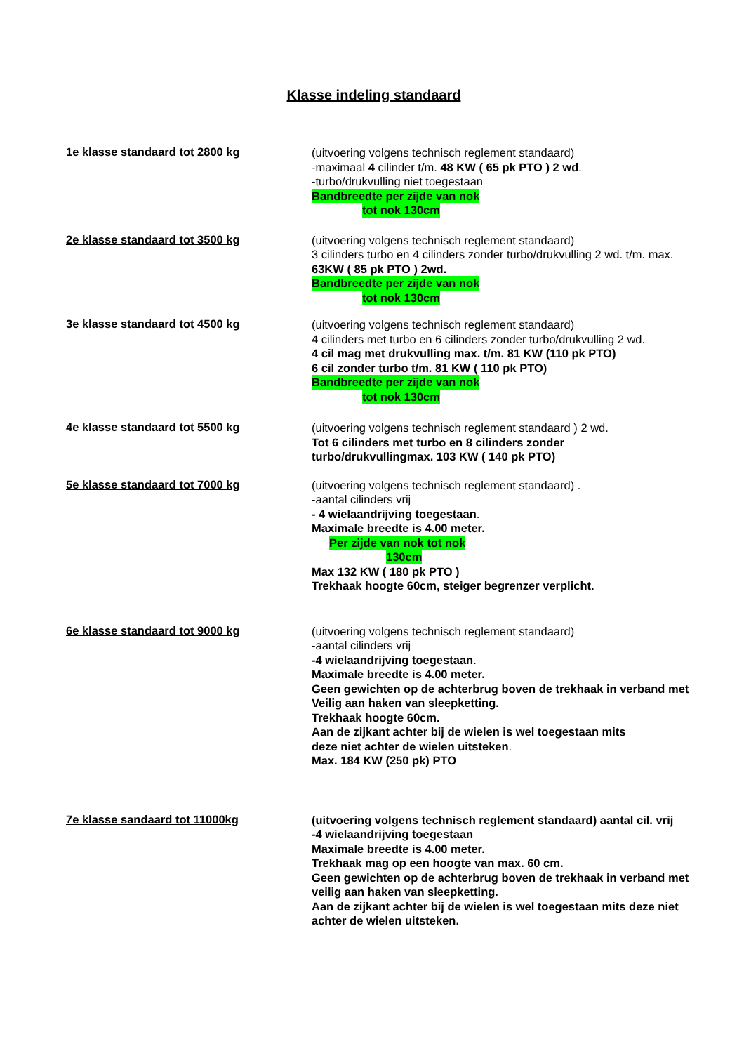Klasse indeling standaard
1e klasse standaard tot 2800 kg
(uitvoering volgens technisch reglement standaard)
-maximaal 4 cilinder t/m. 48 KW ( 65 pk PTO ) 2 wd.
-turbo/drukvulling niet toegestaan
Bandbreedte per zijde van nok
tot nok 130cm
2e klasse standaard tot 3500 kg
(uitvoering volgens technisch reglement standaard)
3 cilinders turbo en 4 cilinders zonder turbo/drukvulling 2 wd. t/m. max.
63KW ( 85 pk PTO ) 2wd.
Bandbreedte per zijde van nok
tot nok 130cm
3e klasse standaard tot 4500 kg
(uitvoering volgens technisch reglement standaard)
4 cilinders met turbo en 6 cilinders zonder turbo/drukvulling 2 wd.
4 cil mag met drukvulling max. t/m. 81 KW (110 pk PTO)
6 cil zonder turbo t/m. 81 KW ( 110 pk PTO)
Bandbreedte per zijde van nok
tot nok 130cm
4e klasse standaard tot 5500 kg
(uitvoering volgens technisch reglement standaard ) 2 wd.
Tot 6 cilinders met turbo en 8 cilinders zonder
turbo/drukvullingmax. 103 KW ( 140 pk PTO)
5e klasse standaard tot 7000 kg
(uitvoering volgens technisch reglement standaard) .
-aantal cilinders vrij
- 4 wielaandrijving toegestaan.
Maximale breedte is 4.00 meter.
Per zijde van nok tot nok
130cm
Max 132 KW ( 180 pk PTO )
Trekhaak hoogte 60cm, steiger begrenzer verplicht.
6e klasse standaard tot 9000 kg
(uitvoering volgens technisch reglement standaard)
-aantal cilinders vrij
-4 wielaandrijving toegestaan.
Maximale breedte is 4.00 meter.
Geen gewichten op de achterbrug boven de trekhaak in verband met
Veilig aan haken van sleepketting.
Trekhaak hoogte 60cm.
Aan de zijkant achter bij de wielen is wel toegestaan mits
deze niet achter de wielen uitsteken.
Max. 184 KW (250 pk) PTO
7e klasse sandaard tot 11000kg
(uitvoering volgens technisch reglement standaard) aantal cil. vrij
-4 wielaandrijving toegestaan
Maximale breedte is 4.00 meter.
Trekhaak mag op een hoogte van max. 60 cm.
Geen gewichten op de achterbrug boven de trekhaak in verband met
veilig aan haken van sleepketting.
Aan de zijkant achter bij de wielen is wel toegestaan mits deze niet
achter de wielen uitsteken.